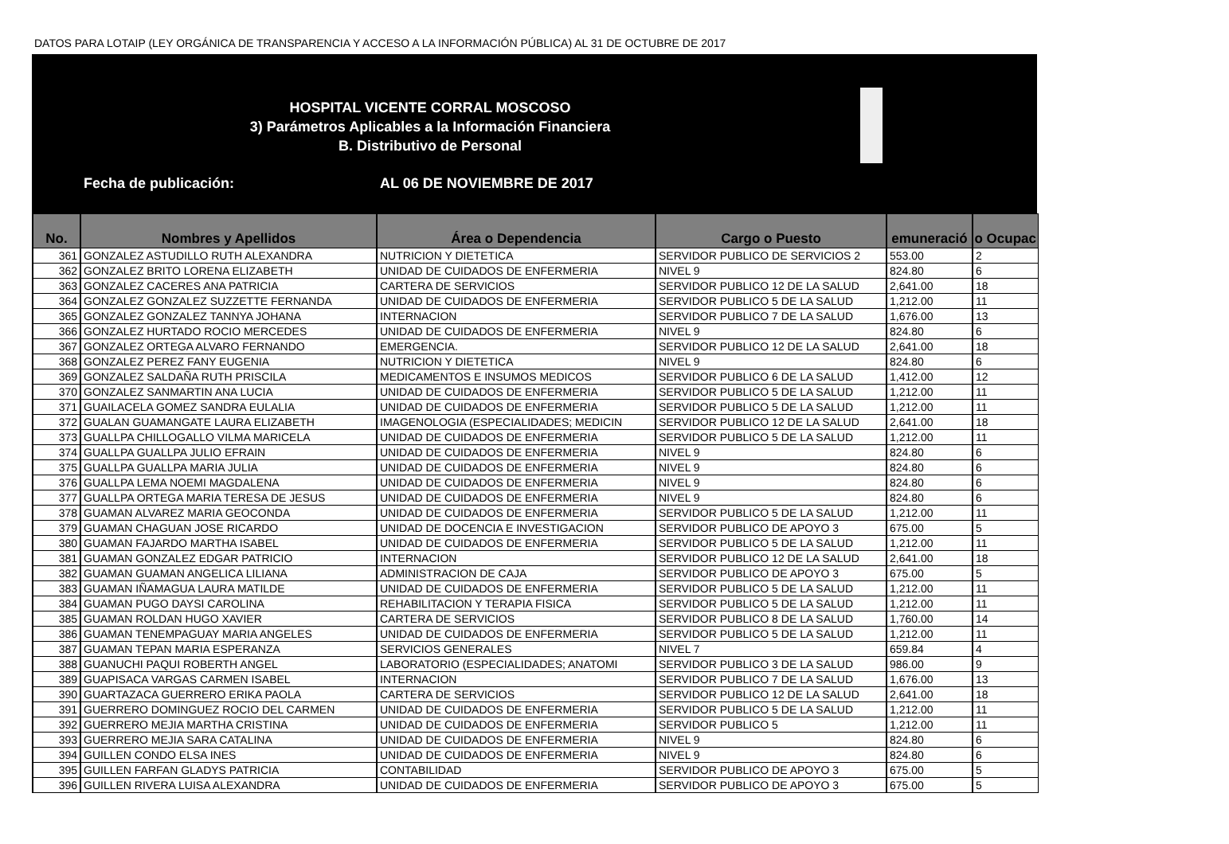DATOS PARA LOTAIP (LEY ORGÁNICA DE TRANSPARENCIA Y ACCESO A LA INFORMACIÓN PÚBLICA) AL 31 DE OCTUBRE DE 2017
HOSPITAL VICENTE CORRAL MOSCOSO
3) Parámetros Aplicables a la Información Financiera
B. Distributivo de Personal
Fecha de publicación: AL 06 DE NOVIEMBRE DE 2017
| No. | Nombres y Apellidos | Área o Dependencia | Cargo o Puesto | emuneració | o Ocupac |
| --- | --- | --- | --- | --- | --- |
| 361 | GONZALEZ ASTUDILLO RUTH ALEXANDRA | NUTRICION Y DIETETICA | SERVIDOR PUBLICO DE SERVICIOS 2 | 553.00 | 2 |
| 362 | GONZALEZ BRITO LORENA ELIZABETH | UNIDAD DE CUIDADOS DE ENFERMERIA | NIVEL 9 | 824.80 | 6 |
| 363 | GONZALEZ CACERES ANA PATRICIA | CARTERA DE SERVICIOS | SERVIDOR PUBLICO 12 DE LA SALUD | 2,641.00 | 18 |
| 364 | GONZALEZ GONZALEZ SUZZETTE FERNANDA | UNIDAD DE CUIDADOS DE ENFERMERIA | SERVIDOR PUBLICO 5 DE LA SALUD | 1,212.00 | 11 |
| 365 | GONZALEZ GONZALEZ TANNYA JOHANA | INTERNACION | SERVIDOR PUBLICO 7 DE LA SALUD | 1,676.00 | 13 |
| 366 | GONZALEZ HURTADO ROCIO MERCEDES | UNIDAD DE CUIDADOS DE ENFERMERIA | NIVEL 9 | 824.80 | 6 |
| 367 | GONZALEZ ORTEGA ALVARO FERNANDO | EMERGENCIA. | SERVIDOR PUBLICO 12 DE LA SALUD | 2,641.00 | 18 |
| 368 | GONZALEZ PEREZ FANY EUGENIA | NUTRICION Y DIETETICA | NIVEL 9 | 824.80 | 6 |
| 369 | GONZALEZ SALDAÑA RUTH PRISCILA | MEDICAMENTOS E INSUMOS MEDICOS | SERVIDOR PUBLICO 6 DE LA SALUD | 1,412.00 | 12 |
| 370 | GONZALEZ SANMARTIN ANA LUCIA | UNIDAD DE CUIDADOS DE ENFERMERIA | SERVIDOR PUBLICO 5 DE LA SALUD | 1,212.00 | 11 |
| 371 | GUAILACELA GOMEZ SANDRA EULALIA | UNIDAD DE CUIDADOS DE ENFERMERIA | SERVIDOR PUBLICO 5 DE LA SALUD | 1,212.00 | 11 |
| 372 | GUALAN GUAMANGATE LAURA ELIZABETH | IMAGENOLOGIA (ESPECIALIDADES; MEDICIN | SERVIDOR PUBLICO 12 DE LA SALUD | 2,641.00 | 18 |
| 373 | GUALLPA CHILLOGALLO VILMA MARICELA | UNIDAD DE CUIDADOS DE ENFERMERIA | SERVIDOR PUBLICO 5 DE LA SALUD | 1,212.00 | 11 |
| 374 | GUALLPA GUALLPA JULIO EFRAIN | UNIDAD DE CUIDADOS DE ENFERMERIA | NIVEL 9 | 824.80 | 6 |
| 375 | GUALLPA GUALLPA MARIA JULIA | UNIDAD DE CUIDADOS DE ENFERMERIA | NIVEL 9 | 824.80 | 6 |
| 376 | GUALLPA LEMA NOEMI MAGDALENA | UNIDAD DE CUIDADOS DE ENFERMERIA | NIVEL 9 | 824.80 | 6 |
| 377 | GUALLPA ORTEGA MARIA TERESA DE JESUS | UNIDAD DE CUIDADOS DE ENFERMERIA | NIVEL 9 | 824.80 | 6 |
| 378 | GUAMAN ALVAREZ MARIA GEOCONDA | UNIDAD DE CUIDADOS DE ENFERMERIA | SERVIDOR PUBLICO 5 DE LA SALUD | 1,212.00 | 11 |
| 379 | GUAMAN CHAGUAN JOSE RICARDO | UNIDAD DE DOCENCIA E INVESTIGACION | SERVIDOR PUBLICO DE APOYO 3 | 675.00 | 5 |
| 380 | GUAMAN FAJARDO MARTHA ISABEL | UNIDAD DE CUIDADOS DE ENFERMERIA | SERVIDOR PUBLICO 5 DE LA SALUD | 1,212.00 | 11 |
| 381 | GUAMAN GONZALEZ EDGAR PATRICIO | INTERNACION | SERVIDOR PUBLICO 12 DE LA SALUD | 2,641.00 | 18 |
| 382 | GUAMAN GUAMAN ANGELICA LILIANA | ADMINISTRACION DE CAJA | SERVIDOR PUBLICO DE APOYO 3 | 675.00 | 5 |
| 383 | GUAMAN IÑAMAGUA LAURA MATILDE | UNIDAD DE CUIDADOS DE ENFERMERIA | SERVIDOR PUBLICO 5 DE LA SALUD | 1,212.00 | 11 |
| 384 | GUAMAN PUGO DAYSI CAROLINA | REHABILITACION Y TERAPIA FISICA | SERVIDOR PUBLICO 5 DE LA SALUD | 1,212.00 | 11 |
| 385 | GUAMAN ROLDAN HUGO XAVIER | CARTERA DE SERVICIOS | SERVIDOR PUBLICO 8 DE LA SALUD | 1,760.00 | 14 |
| 386 | GUAMAN TENEMPAGUAY MARIA ANGELES | UNIDAD DE CUIDADOS DE ENFERMERIA | SERVIDOR PUBLICO 5 DE LA SALUD | 1,212.00 | 11 |
| 387 | GUAMAN TEPAN MARIA ESPERANZA | SERVICIOS GENERALES | NIVEL 7 | 659.84 | 4 |
| 388 | GUANUCHI PAQUI ROBERTH ANGEL | LABORATORIO (ESPECIALIDADES; ANATOMI | SERVIDOR PUBLICO 3 DE LA SALUD | 986.00 | 9 |
| 389 | GUAPISACA VARGAS CARMEN ISABEL | INTERNACION | SERVIDOR PUBLICO 7 DE LA SALUD | 1,676.00 | 13 |
| 390 | GUARTAZACA GUERRERO ERIKA PAOLA | CARTERA DE SERVICIOS | SERVIDOR PUBLICO 12 DE LA SALUD | 2,641.00 | 18 |
| 391 | GUERRERO DOMINGUEZ ROCIO DEL CARMEN | UNIDAD DE CUIDADOS DE ENFERMERIA | SERVIDOR PUBLICO 5 DE LA SALUD | 1,212.00 | 11 |
| 392 | GUERRERO MEJIA MARTHA CRISTINA | UNIDAD DE CUIDADOS DE ENFERMERIA | SERVIDOR PUBLICO 5 | 1,212.00 | 11 |
| 393 | GUERRERO MEJIA SARA CATALINA | UNIDAD DE CUIDADOS DE ENFERMERIA | NIVEL 9 | 824.80 | 6 |
| 394 | GUILLEN CONDO ELSA INES | UNIDAD DE CUIDADOS DE ENFERMERIA | NIVEL 9 | 824.80 | 6 |
| 395 | GUILLEN FARFAN GLADYS PATRICIA | CONTABILIDAD | SERVIDOR PUBLICO DE APOYO 3 | 675.00 | 5 |
| 396 | GUILLEN RIVERA LUISA ALEXANDRA | UNIDAD DE CUIDADOS DE ENFERMERIA | SERVIDOR PUBLICO DE APOYO 3 | 675.00 | 5 |